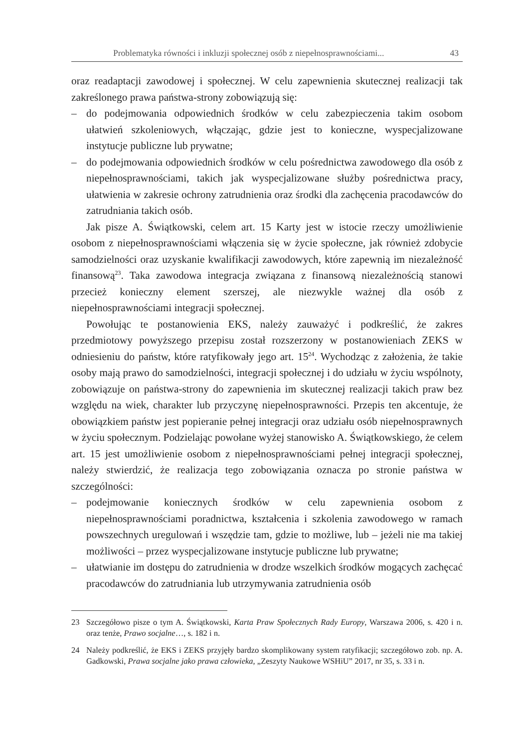Problematyka równości i inkluzji społecznej osób z niepełnosprawnościami... 43
oraz readaptacji zawodowej i społecznej. W celu zapewnienia skutecznej realizacji tak zakreślonego prawa państwa-strony zobowiązują się:
– do podejmowania odpowiednich środków w celu zabezpieczenia takim osobom ułatwień szkoleniowych, włączając, gdzie jest to konieczne, wyspecjalizowane instytucje publiczne lub prywatne;
– do podejmowania odpowiednich środków w celu pośrednictwa zawodowego dla osób z niepełnosprawnościami, takich jak wyspecjalizowane służby pośrednictwa pracy, ułatwienia w zakresie ochrony zatrudnienia oraz środki dla zachęcenia pracodawców do zatrudniania takich osób.
Jak pisze A. Świątkowski, celem art. 15 Karty jest w istocie rzeczy umożliwie­nie osobom z niepełnosprawnościami włączenia się w życie społeczne, jak również zdobycie samodzielności oraz uzyskanie kwalifikacji zawodowych, które zapewnią im niezależność finansową<sup>23</sup>. Taka zawodowa integracja związana z finansową nie­zależnością stanowi przecież konieczny element szerszej, ale niezwykle ważnej dla osób z niepełnosprawnościami integracji społecznej.
Powołując te postanowienia EKS, należy zauważyć i podkreślić, że zakres przedmiotowy powyższego przepisu został rozszerzony w postanowieniach ZEKS w odniesieniu do państw, które ratyfikowały jego art. 15<sup>24</sup>. Wychodząc z założenia, że takie osoby mają prawo do samodzielności, integracji społecznej i do udziału w życiu wspólnoty, zobowiązuje on państwa-strony do zapewnienia im skutecz­nej realizacji takich praw bez względu na wiek, charakter lub przyczynę niepełno­sprawności. Przepis ten akcentuje, że obowiązkiem państw jest popieranie pełnej integracji oraz udziału osób niepełnosprawnych w życiu społecznym. Podzielając powołane wyżej stanowisko A. Świątkowskiego, że celem art. 15 jest umożliwienie osobom z niepełnosprawnościami pełnej integracji społecznej, należy stwierdzić, że realizacja tego zobowiązania oznacza po stronie państwa w szczególności:
– podejmowanie koniecznych środków w celu zapewnienia osobom z niepełnosprawnościami poradnictwa, kształcenia i szkolenia zawodowego w ramach powszechnych uregulowań i wszędzie tam, gdzie to możliwe, lub – jeżeli nie ma takiej możliwości – przez wyspecjalizowane instytucje publiczne lub prywatne;
– ułatwianie im dostępu do zatrudnienia w drodze wszelkich środków mogących zachęcać pracodawców do zatrudniania lub utrzymywania zatrudnienia osób
23 Szczegółowo pisze o tym A. Świątkowski, Karta Praw Społecznych Rady Europy, Warszawa 2006, s. 420 i n. oraz tenże, Prawo socjalne…, s. 182 i n.
24 Należy podkreślić, że EKS i ZEKS przyjęły bardzo skomplikowany system ratyfikacji; szczegółowo zob. np. A. Gadkowski, Prawa socjalne jako prawa człowieka, „Zeszyty Naukowe WSHiU” 2017, nr 35, s. 33 i n.